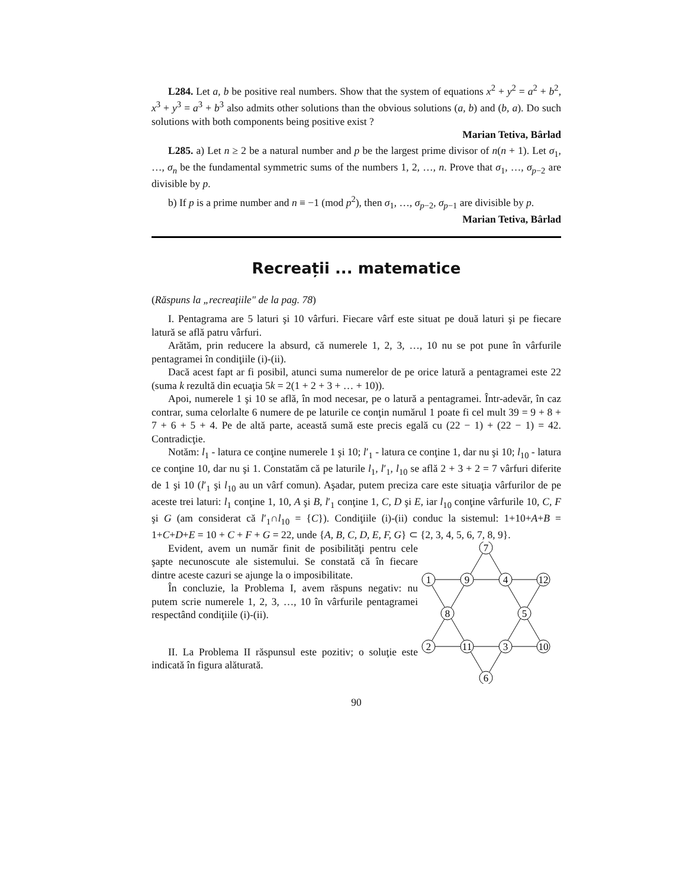L284. Let a, b be positive real numbers. Show that the system of equations x<sup>2</sup> + y<sup>2</sup> = a<sup>2</sup> + b<sup>2</sup>, x<sup>3</sup> + y<sup>3</sup> = a<sup>3</sup> + b<sup>3</sup> also admits other solutions than the obvious solutions (a, b) and (b, a). Do such solutions with both components being positive exist ?
Marian Tetiva, Bârlad
L285. a) Let n ≥ 2 be a natural number and p be the largest prime divisor of n(n + 1). Let σ<sub>1</sub>, …, σ<sub>n</sub> be the fundamental symmetric sums of the numbers 1, 2, …, n. Prove that σ<sub>1</sub>, …, σ<sub>p−2</sub> are divisible by p.
b) If p is a prime number and n ≡ −1 (mod p<sup>2</sup>), then σ<sub>1</sub>, …, σ<sub>p−2</sub>, σ<sub>p−1</sub> are divisible by p.
Marian Tetiva, Bârlad
Recreații ... matematice
(Răspuns la „recreaţiile" de la pag. 78)
I. Pentagrama are 5 laturi şi 10 vârfuri. Fiecare vârf este situat pe două laturi şi pe fiecare latură se află patru vârfuri.
Arătăm, prin reducere la absurd, că numerele 1, 2, 3, …, 10 nu se pot pune în vârfurile pentagramei în condiţiile (i)-(ii).
Dacă acest fapt ar fi posibil, atunci suma numerelor de pe orice latură a pentagramei este 22 (suma k rezultă din ecuaţia 5k = 2(1 + 2 + 3 + … + 10)).
Apoi, numerele 1 şi 10 se află, în mod necesar, pe o latură a pentagramei. Într-adevăr, în caz contrar, suma celorlalte 6 numere de pe laturile ce conţin numărul 1 poate fi cel mult 39 = 9 + 8 + 7 + 6 + 5 + 4. Pe de altă parte, această sumă este precis egală cu (22 − 1) + (22 − 1) = 42. Contradicţie.
Notăm: l<sub>1</sub> - latura ce conţine numerele 1 şi 10; l′<sub>1</sub> - latura ce conţine 1, dar nu şi 10; l<sub>10</sub> - latura ce conţine 10, dar nu şi 1. Constatăm că pe laturile l<sub>1</sub>, l′<sub>1</sub>, l<sub>10</sub> se află 2 + 3 + 2 = 7 vârfuri diferite de 1 şi 10 (l′<sub>1</sub> şi l<sub>10</sub> au un vârf comun). Aşadar, putem preciza care este situaţia vârfurilor de pe aceste trei laturi: l<sub>1</sub> conţine 1, 10, A şi B, l′<sub>1</sub> conţine 1, C, D şi E, iar l<sub>10</sub> conţine vârfurile 10, C, F şi G (am considerat că l′<sub>1</sub>∩l<sub>10</sub> = {C}). Condiţiile (i)-(ii) conduc la sistemul: 1+10+A+B = 1+C+D+E = 10 + C + F + G = 22, unde {A, B, C, D, E, F, G} ⊂ {2, 3, 4, 5, 6, 7, 8, 9}.
Evident, avem un număr finit de posibilităţi pentru cele şapte necunoscute ale sistemului. Se constată că în fiecare dintre aceste cazuri se ajunge la o imposibilitate.
În concluzie, la Problema I, avem răspuns negativ: nu putem scrie numerele 1, 2, 3, …, 10 în vârfurile pentagramei respectând condiţiile (i)-(ii).
II. La Problema II răspunsul este pozitiv; o soluţie este indicată în figura alăturată.
7
1
9
4
12
8
5
2
11
3
10
6
90